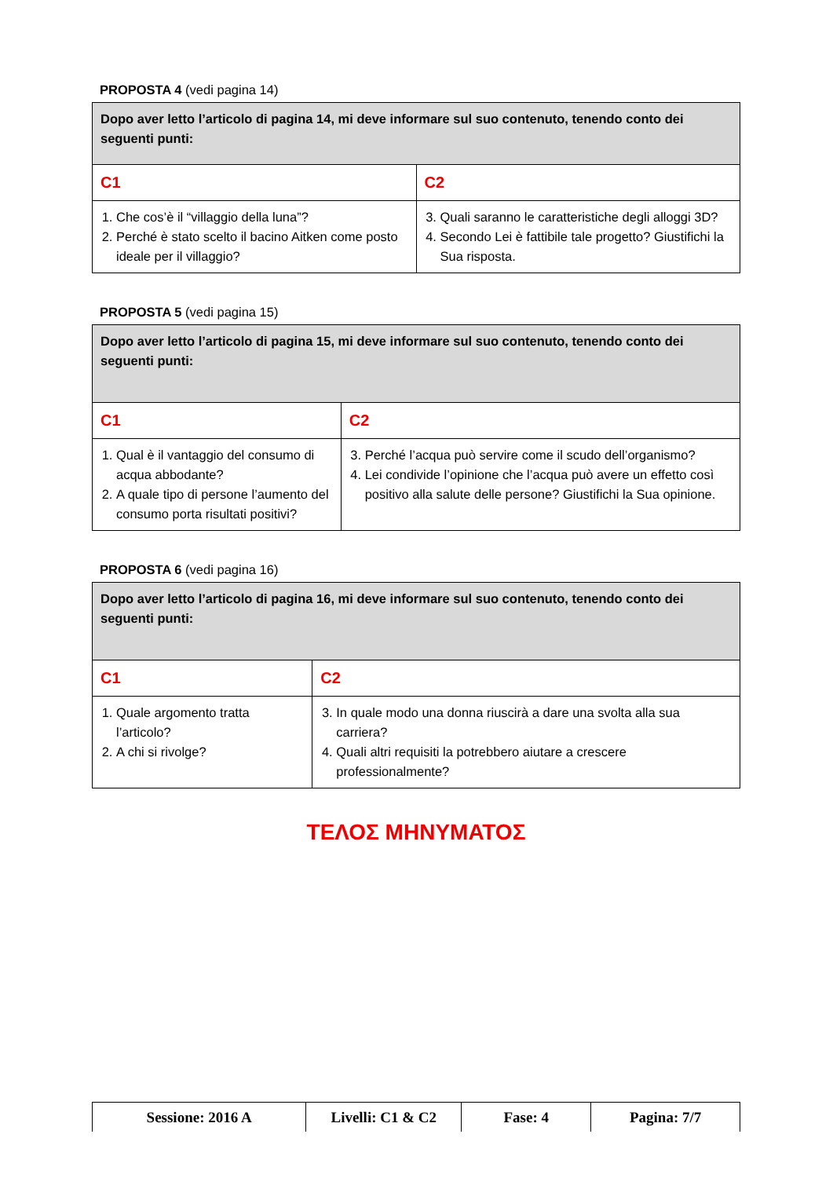PROPOSTA 4 (vedi pagina 14)
| Dopo aver letto l’articolo di pagina 14, mi deve informare sul suo contenuto, tenendo conto dei seguenti punti: | |
| C1 | C2 |
| 1. Che cos’è il “villaggio della luna”? 2. Perché è stato scelto il bacino Aitken come posto ideale per il villaggio? | 3. Quali saranno le caratteristiche degli alloggi 3D? 4. Secondo Lei è fattibile tale progetto? Giustifichi la Sua risposta. |
PROPOSTA 5 (vedi pagina 15)
| Dopo aver letto l’articolo di pagina 15, mi deve informare sul suo contenuto, tenendo conto dei seguenti punti: | |
| C1 | C2 |
| 1. Qual è il vantaggio del consumo di acqua abbodante? 2. A quale tipo di persone l’aumento del consumo porta risultati positivi? | 3. Perché l’acqua può servire come il scudo dell’organismo? 4. Lei condivide l’opinione che l’acqua può avere un effetto così positivo alla salute delle persone? Giustifichi la Sua opinione. |
PROPOSTA 6 (vedi pagina 16)
| Dopo aver letto l’articolo di pagina 16, mi deve informare sul suo contenuto, tenendo conto dei seguenti punti: | |
| C1 | C2 |
| 1. Quale argomento tratta l’articolo? 2. A chi si rivolge? | 3. In quale modo una donna riuscirà a dare una svolta alla sua carriera? 4. Quali altri requisiti la potrebbero aiutare a crescere professionalmente? |
ΤΕΛΟΣ ΜΗΝΥΜΑΤΟΣ
| Sessione: 2016 A | Livelli: C1 & C2 | Fase: 4 | Pagina: 7/7 |